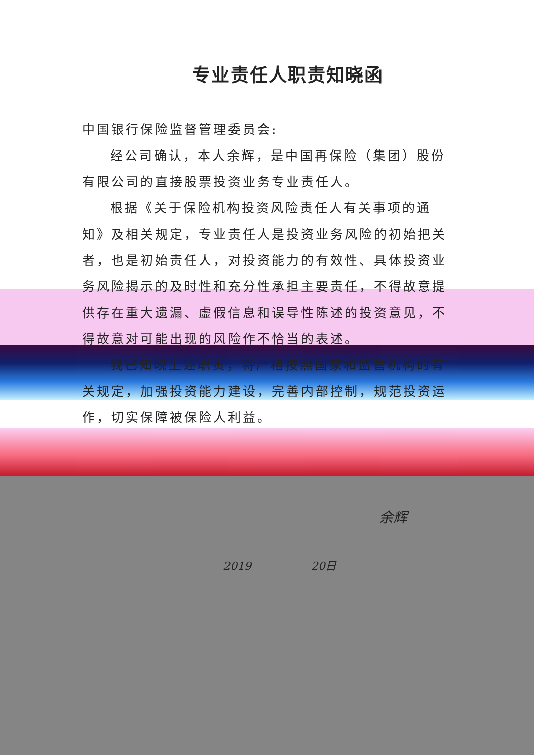专业责任人职责知晓函
中国银行保险监督管理委员会:
经公司确认，本人余辉，是中国再保险（集团）股份有限公司的直接股票投资业务专业责任人。
根据《关于保险机构投资风险责任人有关事项的通知》及相关规定，专业责任人是投资业务风险的初始把关者，也是初始责任人，对投资能力的有效性、具体投资业务风险揭示的及时性和充分性承担主要责任，不得故意提供存在重大遗漏、虚假信息和误导性陈述的投资意见，不得故意对可能出现的风险作不恰当的表述。
我已知晓上述职责，将严格按照国家和监管机构的有关规定，加强投资能力建设，完善内部控制，规范投资运作，切实保障被保险人利益。
余辉
2019 20日